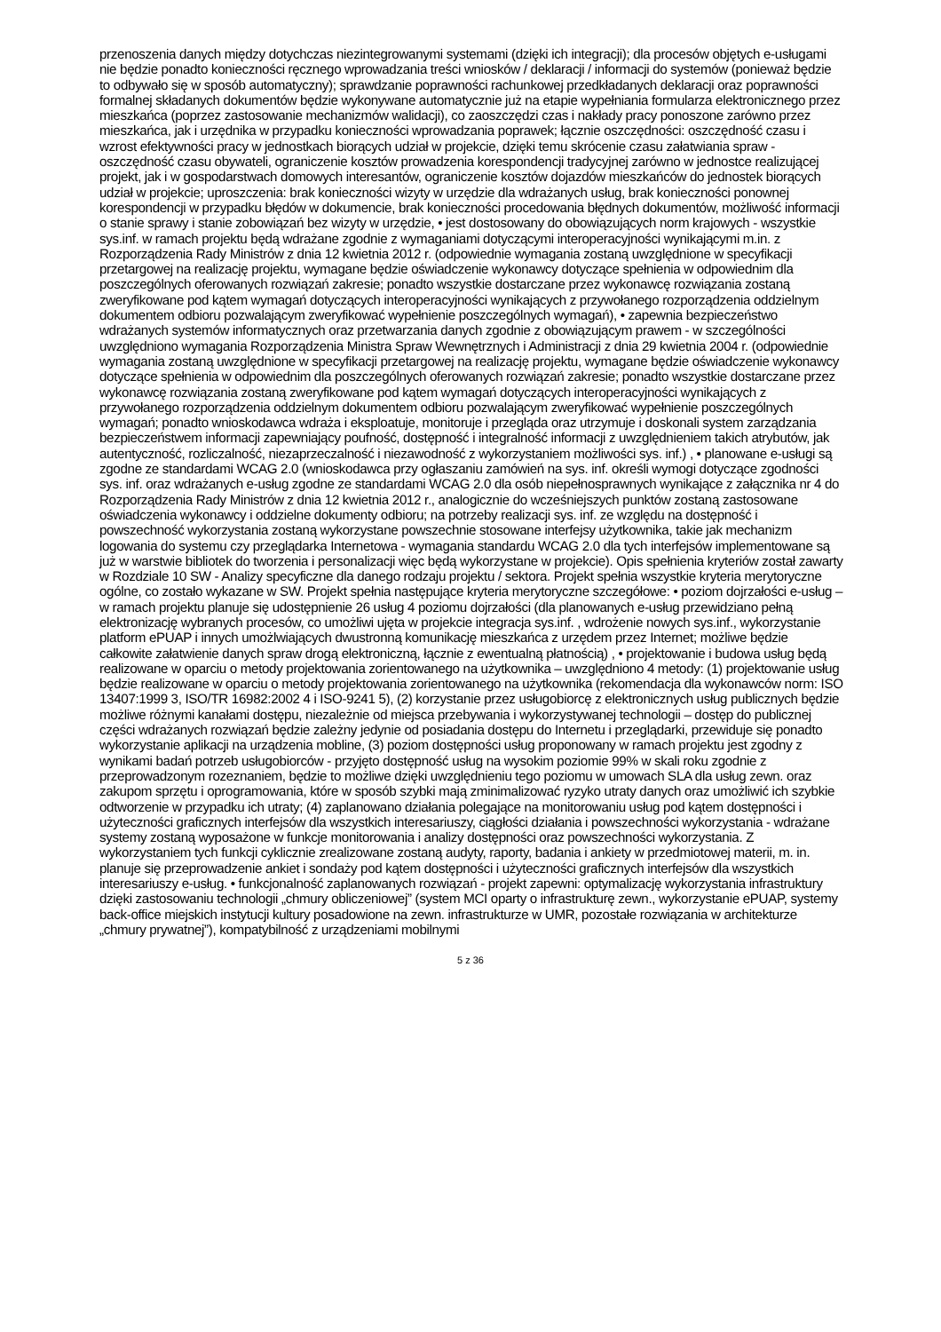przenoszenia danych między dotychczas niezintegrowanymi systemami (dzięki ich integracji); dla procesów objętych e-usługami nie będzie ponadto konieczności ręcznego wprowadzania treści wniosków / deklaracji / informacji do systemów (ponieważ będzie to odbywało się w sposób automatyczny); sprawdzanie poprawności rachunkowej przedkładanych deklaracji oraz poprawności formalnej składanych dokumentów będzie wykonywane automatycznie już na etapie wypełniania formularza elektronicznego przez mieszkańca (poprzez zastosowanie mechanizmów walidacji), co zaoszczędzi czas i nakłady pracy ponoszone zarówno przez mieszkańca, jak i urzędnika w przypadku konieczności wprowadzania poprawek; łącznie oszczędności: oszczędność czasu i wzrost efektywności pracy w jednostkach biorących udział w projekcie, dzięki temu skrócenie czasu załatwiania spraw - oszczędność czasu obywateli, ograniczenie kosztów prowadzenia korespondencji tradycyjnej zarówno w jednostce realizującej projekt, jak i w gospodarstwach domowych interesantów, ograniczenie kosztów dojazdów mieszkańców do jednostek biorących udział w projekcie; uproszczenia: brak konieczności wizyty w urzędzie dla wdrażanych usług, brak konieczności ponownej korespondencji w przypadku błędów w dokumencie, brak konieczności procedowania błędnych dokumentów, możliwość informacji o stanie sprawy i stanie zobowiązań bez wizyty w urzędzie, • jest dostosowany do obowiązujących norm krajowych - wszystkie sys.inf. w ramach projektu będą wdrażane zgodnie z wymaganiami dotyczącymi interoperacyjności wynikającymi m.in. z Rozporządzenia Rady Ministrów z dnia 12 kwietnia 2012 r. (odpowiednie wymagania zostaną uwzględnione w specyfikacji przetargowej na realizację projektu, wymagane będzie oświadczenie wykonawcy dotyczące spełnienia w odpowiednim dla poszczególnych oferowanych rozwiązań zakresie; ponadto wszystkie dostarczane przez wykonawcę rozwiązania zostaną zweryfikowane pod kątem wymagań dotyczących interoperacyjności wynikających z przywołanego rozporządzenia oddzielnym dokumentem odbioru pozwalającym zweryfikować wypełnienie poszczególnych wymagań), • zapewnia bezpieczeństwo wdrażanych systemów informatycznych oraz przetwarzania danych zgodnie z obowiązującym prawem - w szczególności uwzględniono wymagania Rozporządzenia Ministra Spraw Wewnętrznych i Administracji z dnia 29 kwietnia 2004 r. (odpowiednie wymagania zostaną uwzględnione w specyfikacji przetargowej na realizację projektu, wymagane będzie oświadczenie wykonawcy dotyczące spełnienia w odpowiednim dla poszczególnych oferowanych rozwiązań zakresie; ponadto wszystkie dostarczane przez wykonawcę rozwiązania zostaną zweryfikowane pod kątem wymagań dotyczących interoperacyjności wynikających z przywołanego rozporządzenia oddzielnym dokumentem odbioru pozwalającym zweryfikować wypełnienie poszczególnych wymagań; ponadto wnioskodawca wdraża i eksploatuje, monitoruje i przegląda oraz utrzymuje i doskonali system zarządzania bezpieczeństwem informacji zapewniający poufność, dostępność i integralność informacji z uwzględnieniem takich atrybutów, jak autentyczność, rozliczalność, niezaprzeczalność i niezawodność z wykorzystaniem możliwości sys. inf.) , • planowane e-usługi są zgodne ze standardami WCAG 2.0 (wnioskodawca przy ogłaszaniu zamówień na sys. inf. określi wymogi dotyczące zgodności sys. inf. oraz wdrażanych e-usług zgodne ze standardami WCAG 2.0 dla osób niepełnosprawnych wynikające z załącznika nr 4 do Rozporządzenia Rady Ministrów z dnia 12 kwietnia 2012 r., analogicznie do wcześniejszych punktów zostaną zastosowane oświadczenia wykonawcy i oddzielne dokumenty odbioru; na potrzeby realizacji sys. inf. ze względu na dostępność i powszechność wykorzystania zostaną wykorzystane powszechnie stosowane interfejsy użytkownika, takie jak mechanizm logowania do systemu czy przeglądarka Internetowa - wymagania standardu WCAG 2.0 dla tych interfejsów implementowane są już w warstwie bibliotek do tworzenia i personalizacji więc będą wykorzystane w projekcie). Opis spełnienia kryteriów został zawarty w Rozdziale 10 SW - Analizy specyficzne dla danego rodzaju projektu / sektora. Projekt spełnia wszystkie kryteria merytoryczne ogólne, co zostało wykazane w SW. Projekt spełnia następujące kryteria merytoryczne szczegółowe: • poziom dojrzałości e-usług – w ramach projektu planuje się udostępnienie 26 usług 4 poziomu dojrzałości (dla planowanych e-usług przewidziano pełną elektronizację wybranych procesów, co umożliwi ujęta w projekcie integracja sys.inf. , wdrożenie nowych sys.inf., wykorzystanie platform ePUAP i innych umożlwiających dwustronną komunikację mieszkańca z urzędem przez Internet; możliwe będzie całkowite załatwienie danych spraw drogą elektroniczną, łącznie z ewentualną płatnością) , • projektowanie i budowa usług będą realizowane w oparciu o metody projektowania zorientowanego na użytkownika – uwzględniono 4 metody: (1) projektowanie usług będzie realizowane w oparciu o metody projektowania zorientowanego na użytkownika (rekomendacja dla wykonawców norm: ISO 13407:1999 3, ISO/TR 16982:2002 4 i ISO-9241 5), (2) korzystanie przez usługobiorcę z elektronicznych usług publicznych będzie możliwe różnymi kanałami dostępu, niezależnie od miejsca przebywania i wykorzystywanej technologii – dostęp do publicznej części wdrażanych rozwiązań będzie zależny jedynie od posiadania dostępu do Internetu i przeglądarki, przewiduje się ponadto wykorzystanie aplikacji na urządzenia mobline, (3) poziom dostępności usług proponowany w ramach projektu jest zgodny z wynikami badań potrzeb usługobiorców - przyjęto dostępność usług na wysokim poziomie 99% w skali roku zgodnie z przeprowadzonym rozeznaniem, będzie to możliwe dzięki uwzględnieniu tego poziomu w umowach SLA dla usług zewn. oraz zakupom sprzętu i oprogramowania, które w sposób szybki mają zminimalizować ryzyko utraty danych oraz umożliwić ich szybkie odtworzenie w przypadku ich utraty; (4) zaplanowano działania polegające na monitorowaniu usług pod kątem dostępności i użyteczności graficznych interfejsów dla wszystkich interesariuszy, ciągłości działania i powszechności wykorzystania - wdrażane systemy zostaną wyposażone w funkcje monitorowania i analizy dostępności oraz powszechności wykorzystania. Z wykorzystaniem tych funkcji cyklicznie zrealizowane zostaną audyty, raporty, badania i ankiety w przedmiotowej materii, m. in. planuje się przeprowadzenie ankiet i sondaży pod kątem dostępności i użyteczności graficznych interfejsów dla wszystkich interesariuszy e-usług. • funkcjonalność zaplanowanych rozwiązań - projekt zapewni: optymalizację wykorzystania infrastruktury dzięki zastosowaniu technologii „chmury obliczeniowej” (system MCI oparty o infrastrukturę zewn., wykorzystanie ePUAP, systemy back-office miejskich instytucji kultury posadowione na zewn. infrastrukturze w UMR, pozostałe rozwiązania w architekturze „chmury prywatnej”), kompatybilność z urządzeniami mobilnymi
5 z 36